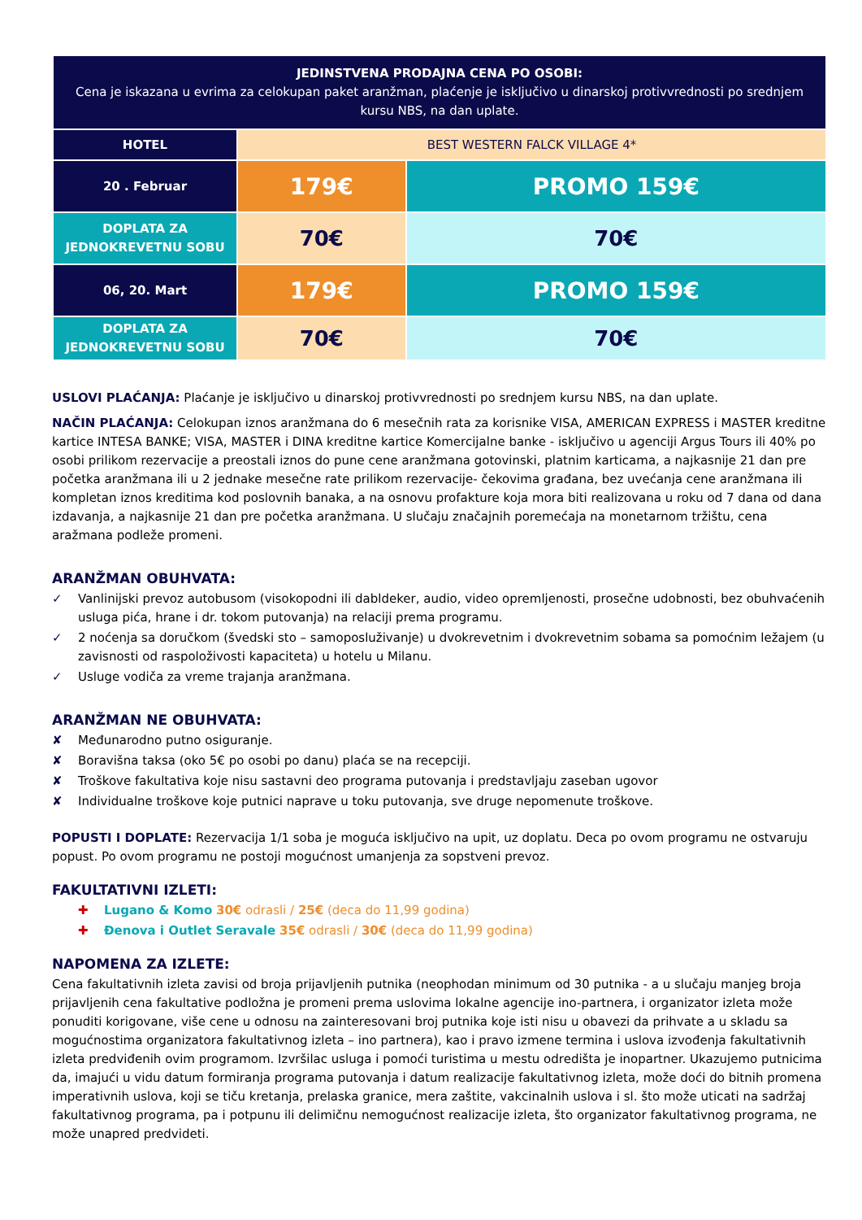| JEDINSTVENA PRODAJNA CENA PO OSOBI: Cena je iskazana u evrima za celokupan paket aranžman, plaćenje je isključivo u dinarskoj protivvrednosti po srednjem kursu NBS, na dan uplate. | | |
| HOTEL | BEST WESTERN FALCK VILLAGE 4* | |
| 20 . Februar | 179€ | PROMO 159€ |
| DOPLATA ZA JEDNOKREVETNU SOBU | 70€ | 70€ |
| 06, 20. Mart | 179€ | PROMO 159€ |
| DOPLATA ZA JEDNOKREVETNU SOBU | 70€ | 70€ |
USLOVI PLAĆANJA: Plaćanje je isključivo u dinarskoj protivvrednosti po srednjem kursu NBS, na dan uplate.
NAČIN PLAĆANJA: Celokupan iznos aranžmana do 6 mesečnih rata za korisnike VISA, AMERICAN EXPRESS i MASTER kreditne kartice INTESA BANKE; VISA, MASTER i DINA kreditne kartice Komercijalne banke - isključivo u agenciji Argus Tours ili 40% po osobi prilikom rezervacije a preostali iznos do pune cene aranžmana gotovinski, platnim karticama, a najkasnije 21 dan pre početka aranžmana ili u 2 jednake mesečne rate prilikom rezervacije- čekovima građana, bez uvećanja cene aranžmana ili kompletan iznos kreditima kod poslovnih banaka, a na osnovu profakture koja mora biti realizovana u roku od 7 dana od dana izdavanja, a najkasnije 21 dan pre početka aranžmana. U slučaju značajnih poremećaja na monetarnom tržištu, cena aražmana podleže promeni.
ARANŽMAN OBUHVATA:
✓ Vanlinijski prevoz autobusom (visokopodni ili dabldeker, audio, video opremljenosti, prosečne udobnosti, bez obuhvaćenih usluga pića, hrane i dr. tokom putovanja) na relaciji prema programu.
✓ 2 noćenja sa doručkom (švedski sto – samoposluživanje) u dvokrevetnim i dvokrevetnim sobama sa pomoćnim ležajem (u zavisnosti od raspoloživosti kapaciteta) u hotelu u Milanu.
✓ Usluge vodiča za vreme trajanja aranžmana.
ARANŽMAN NE OBUHVATA:
✘ Međunarodno putno osiguranje.
✘ Boravišna taksa (oko 5€ po osobi po danu) plaća se na recepciji.
✘ Troškove fakultativa koje nisu sastavni deo programa putovanja i predstavljaju zaseban ugovor
✘ Individualne troškove koje putnici naprave u toku putovanja, sve druge nepomenute troškove.
POPUSTI I DOPLATE: Rezervacija 1/1 soba je moguća isključivo na upit, uz doplatu. Deca po ovom programu ne ostvaruju popust. Po ovom programu ne postoji mogućnost umanjenja za sopstveni prevoz.
FAKULTATIVNI IZLETI:
✚ Lugano & Komo 30€ odrasli / 25€ (deca do 11,99 godina)
✚ Đenova i Outlet Seravale 35€ odrasli / 30€ (deca do 11,99 godina)
NAPOMENA ZA IZLETE:
Cena fakultativnih izleta zavisi od broja prijavljenih putnika (neophodan minimum od 30 putnika - a u slučaju manjeg broja prijavljenih cena fakultative podložna je promeni prema uslovima lokalne agencije ino-partnera, i organizator izleta može ponuditi korigovane, više cene u odnosu na zainteresovani broj putnika koje isti nisu u obavezi da prihvate a u skladu sa mogućnostima organizatora fakultativnog izleta – ino partnera), kao i pravo izmene termina i uslova izvođenja fakultativnih izleta predviđenih ovim programom. Izvršilac usluga i pomoći turistima u mestu odredišta je inopartner. Ukazujemo putnicima da, imajući u vidu datum formiranja programa putovanja i datum realizacije fakultativnog izleta, može doći do bitnih promena imperativnih uslova, koji se tiču kretanja, prelaska granice, mera zaštite, vakcinalnih uslova i sl. što može uticati na sadržaj fakultativnog programa, pa i potpunu ili delimičnu nemogućnost realizacije izleta, što organizator fakultativnog programa, ne može unapred predvideti.